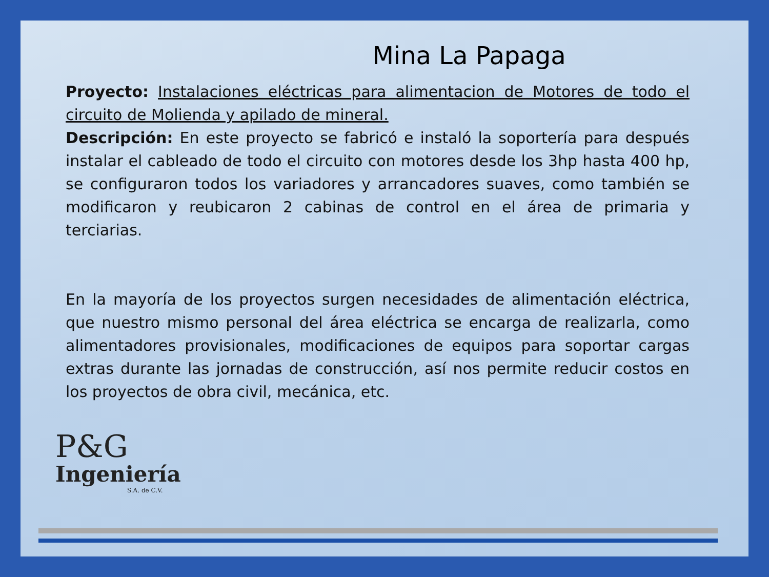Mina La Papaga
Proyecto: Instalaciones eléctricas para alimentacion de Motores de todo el circuito de Molienda y apilado de mineral.
Descripción: En este proyecto se fabricó e instaló la soportería para después instalar el cableado de todo el circuito con motores desde los 3hp hasta 400 hp, se configuraron todos los variadores y arrancadores suaves, como también se modificaron y reubicaron 2 cabinas de control en el área de primaria y terciarias.
En la mayoría de los proyectos surgen necesidades de alimentación eléctrica, que nuestro mismo personal del área eléctrica se encarga de realizarla, como alimentadores provisionales, modificaciones de equipos para soportar cargas extras durante las jornadas de construcción, así nos permite reducir costos en los proyectos de obra civil, mecánica, etc.
P&G
Ingeniería
S.A. de C.V.